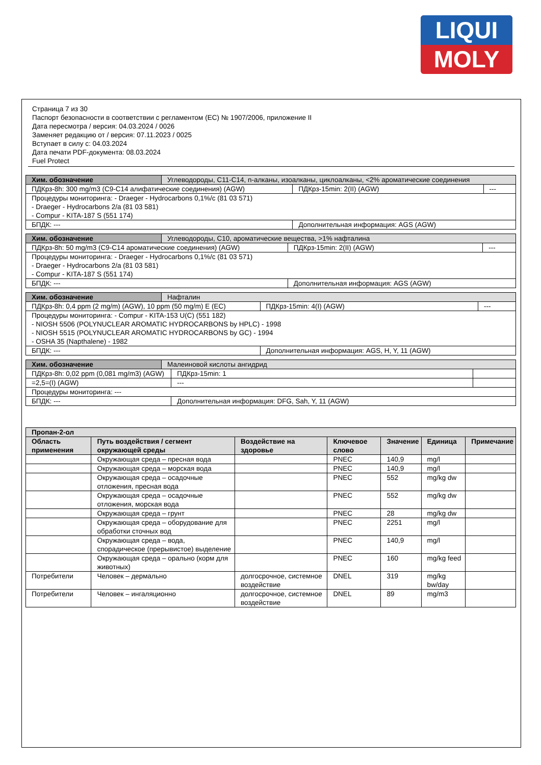LIQUI
MOLY
Страница 7 из 30
Паспорт безопасности в соответствии с регламентом (ЕС) № 1907/2006, приложение II
Дата пересмотра / версия: 04.03.2024 / 0026
Заменяет редакцию от / версия: 07.11.2023 / 0025
Вступает в силу с: 04.03.2024
Дата печати PDF-документа: 08.03.2024
Fuel Protect
| Хим. обозначение | Углеводороды, C11-C14, n-алканы, изоалканы, циклоалканы, <2% ароматические соединения | | |
| ПДКрз-8h: 300 mg/m3 (C9-C14 алифатические соединения) (AGW) | | ПДКрз-15min: 2(II) (AGW) | --- |
| Процедуры мониторинга: - Draeger - Hydrocarbons 0,1%/c (81 03 571) - Draeger - Hydrocarbons 2/a (81 03 581) - Compur - KITA-187 S (551 174) | | | |
| БПДК: --- | | Дополнительная информация: AGS (AGW) | |
| Хим. обозначение | Углеводороды, C10, ароматические вещества, >1% нафталина | | |
| ПДКрз-8h: 50 mg/m3 (C9-C14 ароматические соединения) (AGW) | | ПДКрз-15min: 2(II) (AGW) | --- |
| Процедуры мониторинга: - Draeger - Hydrocarbons 0,1%/c (81 03 571) - Draeger - Hydrocarbons 2/a (81 03 581) - Compur - KITA-187 S (551 174) | | | |
| БПДК: --- | | Дополнительная информация: AGS (AGW) | |
| Хим. обозначение | Нафталин | | |
| ПДКрз-8h: 0,4 ppm (2 mg/m) (AGW), 10 ppm (50 mg/m) E (EC) | | ПДКрз-15min: 4(I) (AGW) | --- |
| Процедуры мониторинга: - Compur - KITA-153 U(C) (551 182) - NIOSH 5506 (POLYNUCLEAR AROMATIC HYDROCARBONS by HPLC) - 1998 - NIOSH 5515 (POLYNUCLEAR AROMATIC HYDROCARBONS by GC) - 1994 - OSHA 35 (Napthalene) - 1982 | | | |
| БПДК: --- | | Дополнительная информация: AGS, H, Y, 11 (AGW) | |
| Хим. обозначение | Малеиновой кислоты ангидрид | | |
| ПДКрз-8h: 0,02 ppm (0,081 mg/m3) (AGW) | | ПДКрз-15min: 1 | |
| =2,5=(I) (AGW) | | --- | |
| Процедуры мониторинга: --- | | | |
| БПДК: --- | | Дополнительная информация: DFG, Sah, Y, 11 (AGW) | |
| Пропан-2-ол | | | | | | |
| --- | --- | --- | --- | --- | --- | --- |
| Область применения | Путь воздействия / сегмент окружающей среды | Воздействие на здоровье | Ключевое слово | Значение | Единица | Примечание |
| | Окружающая среда – пресная вода | | PNEC | 140,9 | mg/l | |
| | Окружающая среда – морская вода | | PNEC | 140,9 | mg/l | |
| | Окружающая среда – осадочные отложения, пресная вода | | PNEC | 552 | mg/kg dw | |
| | Окружающая среда – осадочные отложения, морская вода | | PNEC | 552 | mg/kg dw | |
| | Окружающая среда – грунт | | PNEC | 28 | mg/kg dw | |
| | Окружающая среда – оборудование для обработки сточных вод | | PNEC | 2251 | mg/l | |
| | Окружающая среда – вода, спорадическое (прерывистое) выделение | | PNEC | 140,9 | mg/l | |
| | Окружающая среда – орально (корм для животных) | | PNEC | 160 | mg/kg feed | |
| Потребители | Человек – дермально | долгосрочное, системное воздействие | DNEL | 319 | mg/kg bw/day | |
| Потребители | Человек – ингаляционно | долгосрочное, системное воздействие | DNEL | 89 | mg/m3 | |